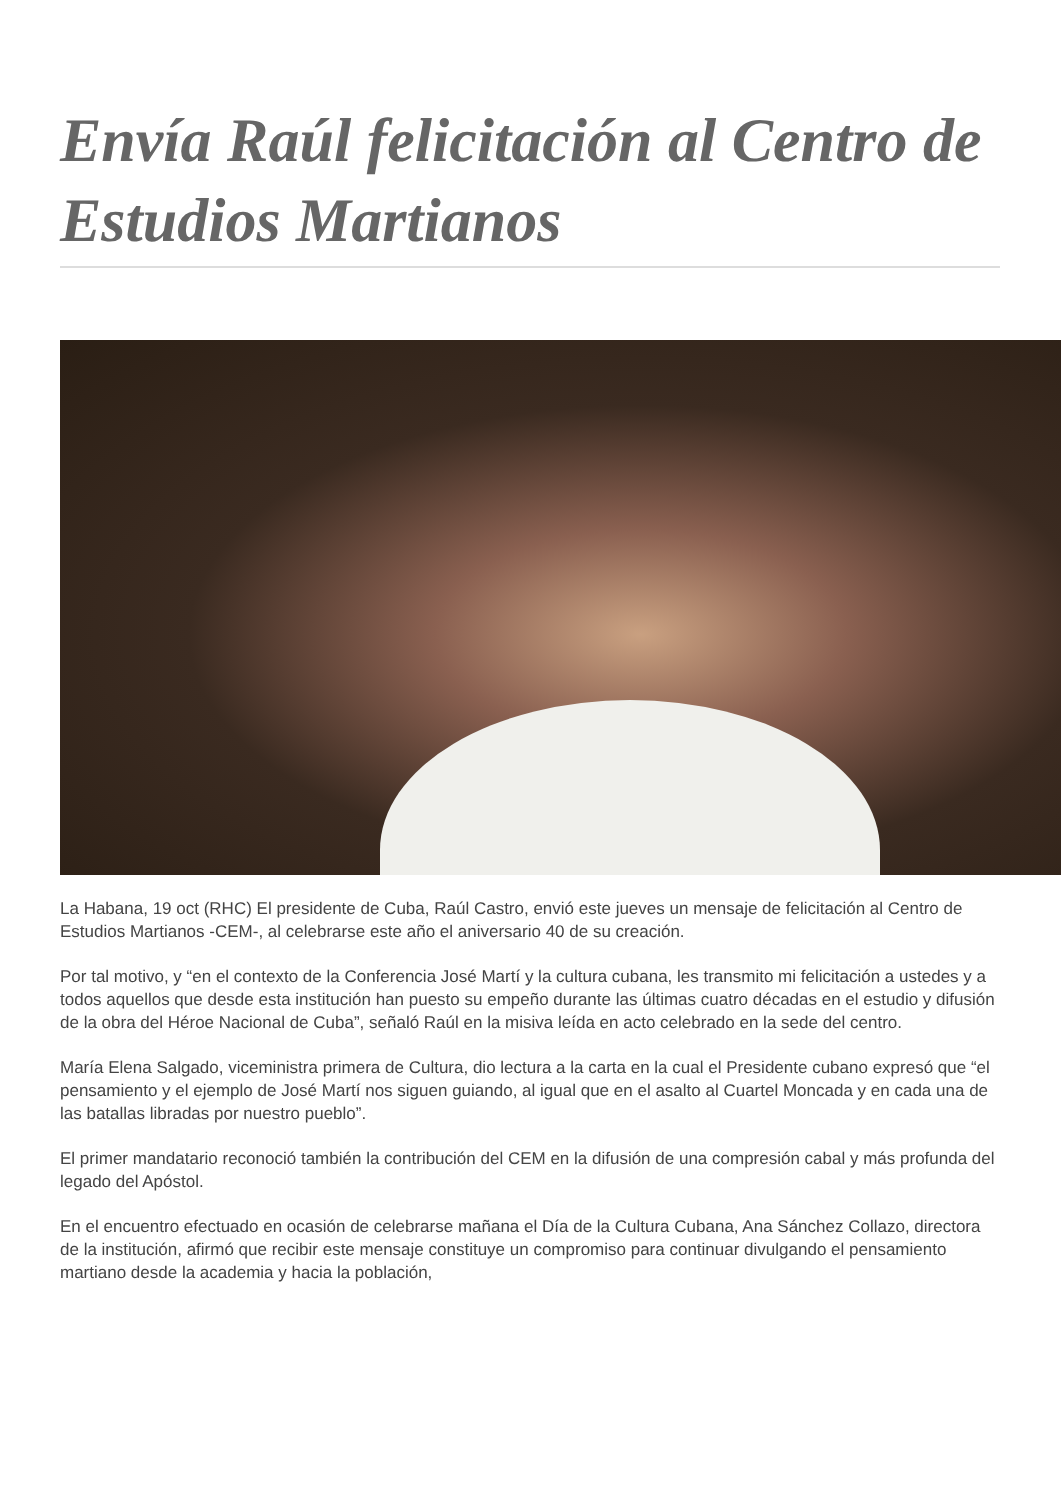Envía Raúl felicitación al Centro de Estudios Martianos
La Habana, 19 oct (RHC) El presidente de Cuba, Raúl Castro, envió este jueves un mensaje de felicitación al Centro de Estudios Martianos -CEM-, al celebrarse este año el aniversario 40 de su creación.
Por tal motivo, y “en el contexto de la Conferencia José Martí y la cultura cubana, les transmito mi felicitación a ustedes y a todos aquellos que desde esta institución han puesto su empeño durante las últimas cuatro décadas en el estudio y difusión de la obra del Héroe Nacional de Cuba”, señaló Raúl en la misiva leída en acto celebrado en la sede del centro.
María Elena Salgado, viceministra primera de Cultura, dio lectura a la carta en la cual el Presidente cubano expresó que “el pensamiento y el ejemplo de José Martí nos siguen guiando, al igual que en el asalto al Cuartel Moncada y en cada una de las batallas libradas por nuestro pueblo”.
El primer mandatario reconoció también la contribución del CEM en la difusión de una compresión cabal y más profunda del legado del Apóstol.
En el encuentro efectuado en ocasión de celebrarse mañana el Día de la Cultura Cubana, Ana Sánchez Collazo, directora de la institución, afirmó que recibir este mensaje constituye un compromiso para continuar divulgando el pensamiento martiano desde la academia y hacia la población,